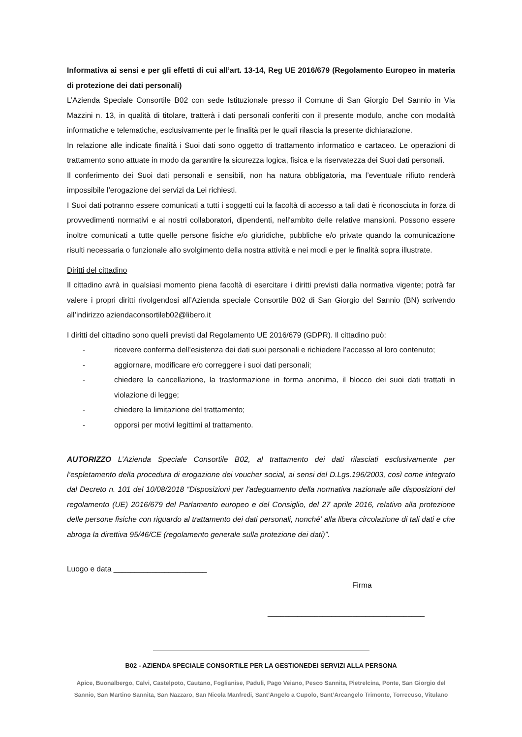Informativa ai sensi e per gli effetti di cui all’art. 13-14, Reg UE 2016/679 (Regolamento Europeo in materia di protezione dei dati personali)
L’Azienda Speciale Consortile B02 con sede Istituzionale presso il Comune di San Giorgio Del Sannio in Via Mazzini n. 13, in qualità di titolare, tratterà i dati personali conferiti con il presente modulo, anche con modalità informatiche e telematiche, esclusivamente per le finalità per le quali rilascia la presente dichiarazione.
In relazione alle indicate finalità i Suoi dati sono oggetto di trattamento informatico e cartaceo. Le operazioni di trattamento sono attuate in modo da garantire la sicurezza logica, fisica e la riservatezza dei Suoi dati personali.
Il conferimento dei Suoi dati personali e sensibili, non ha natura obbligatoria, ma l’eventuale rifiuto renderà impossibile l’erogazione dei servizi da Lei richiesti.
I Suoi dati potranno essere comunicati a tutti i soggetti cui la facoltà di accesso a tali dati è riconosciuta in forza di provvedimenti normativi e ai nostri collaboratori, dipendenti, nell'ambito delle relative mansioni. Possono essere inoltre comunicati a tutte quelle persone fisiche e/o giuridiche, pubbliche e/o private quando la comunicazione risulti necessaria o funzionale allo svolgimento della nostra attività e nei modi e per le finalità sopra illustrate.
Diritti del cittadino
Il cittadino avrà in qualsiasi momento piena facoltà di esercitare i diritti previsti dalla normativa vigente; potrà far valere i propri diritti rivolgendosi all’Azienda speciale Consortile B02 di San Giorgio del Sannio (BN) scrivendo all’indirizzo aziendaconsortileb02@libero.it
I diritti del cittadino sono quelli previsti dal Regolamento UE 2016/679 (GDPR). Il cittadino può:
- ricevere conferma dell’esistenza dei dati suoi personali e richiedere l’accesso al loro contenuto;
- aggiornare, modificare e/o correggere i suoi dati personali;
- chiedere la cancellazione, la trasformazione in forma anonima, il blocco dei suoi dati trattati in violazione di legge;
- chiedere la limitazione del trattamento;
- opporsi per motivi legittimi al trattamento.
AUTORIZZO L’Azienda Speciale Consortile B02, al trattamento dei dati rilasciati esclusivamente per l’espletamento della procedura di erogazione dei voucher social, ai sensi del D.Lgs.196/2003, così come integrato dal Decreto n. 101 del 10/08/2018 “Disposizioni per l'adeguamento della normativa nazionale alle disposizioni del regolamento (UE) 2016/679 del Parlamento europeo e del Consiglio, del 27 aprile 2016, relativo alla protezione delle persone fisiche con riguardo al trattamento dei dati personali, nonché' alla libera circolazione di tali dati e che abroga la direttiva 95/46/CE (regolamento generale sulla protezione dei dati)”.
Luogo e data ______________________
Firma
_____________________________________
B02 - AZIENDA SPECIALE CONSORTILE PER LA GESTIONEDEI SERVIZI ALLA PERSONA
Apice, Buonalbergo, Calvi, Castelpoto, Cautano, Foglianise, Paduli, Pago Veiano, Pesco Sannita, Pietrelcina, Ponte, San Giorgio del Sannio, San Martino Sannita, San Nazzaro, San Nicola Manfredi, Sant’Angelo a Cupolo, Sant’Arcangelo Trimonte, Torrecuso, Vitulano